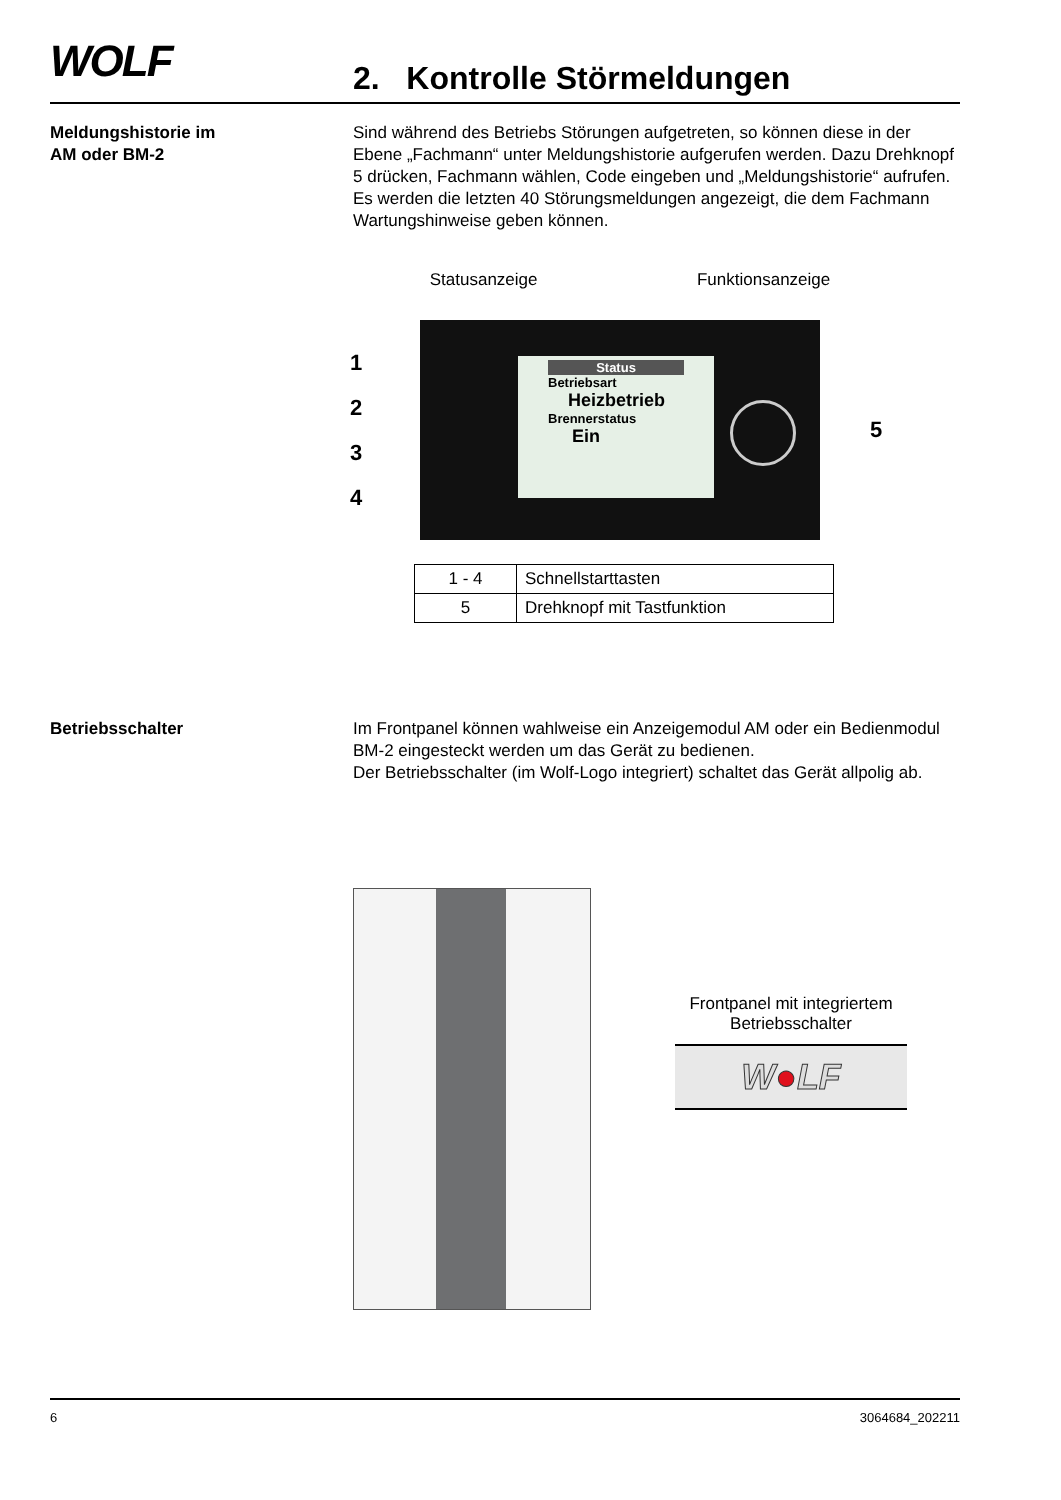WOLF 2. Kontrolle Störmeldungen
Meldungshistorie im
AM oder BM-2
Sind während des Betriebs Störungen aufgetreten, so können diese in der Ebene „Fachmann“ unter Meldungshistorie aufgerufen werden. Dazu Drehknopf 5 drücken, Fachmann wählen, Code eingeben und „Meldungshistorie“ aufrufen. Es werden die letzten 40 Störungsmeldungen angezeigt, die dem Fachmann Wartungshinweise geben können.
Statusanzeige Funktionsanzeige
1
2
3
4
Status
Betriebsart
Heizbetrieb
Brennerstatus
Ein
5
| 1 - 4 | Schnellstarttasten |
| 5 | Drehknopf mit Tastfunktion |
Betriebsschalter Im Frontpanel können wahlweise ein Anzeigemodul AM oder ein Bedienmodul BM-2 eingesteckt werden um das Gerät zu bedienen.
Der Betriebsschalter (im Wolf-Logo integriert) schaltet das Gerät allpolig ab.
Frontpanel mit integriertem
Betriebsschalter
W●LF
6 3064684_202211